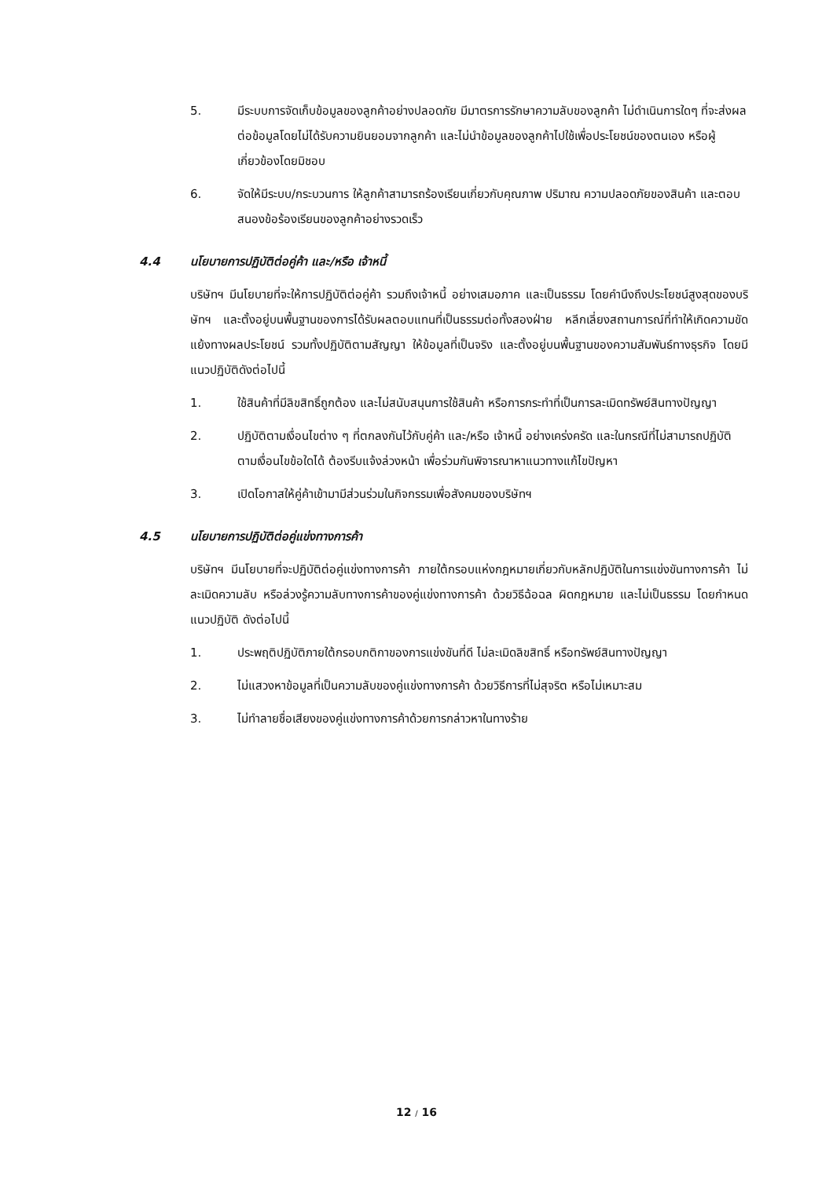5. มีระบบการจัดเก็บข้อมูลของลูกค้าอย่างปลอดภัย มีมาตรการรักษาความลับของลูกค้า ไม่ดำเนินการใดๆ ที่จะส่งผลต่อข้อมูลโดยไม่ได้รับความยินยอมจากลูกค้า และไม่นำข้อมูลของลูกค้าไปใช้เพื่อประโยชน์ของตนเอง หรือผู้เกี่ยวข้องโดยมิชอบ
6. จัดให้มีระบบ/กระบวนการ ให้ลูกค้าสามารถร้องเรียนเกี่ยวกับคุณภาพ ปริมาณ ความปลอดภัยของสินค้า และตอบสนองข้อร้องเรียนของลูกค้าอย่างรวดเร็ว
4.4 นโยบายการปฏิบัติต่อคู่ค้า และ/หรือ เจ้าหนี้
บริษัทฯ มีนโยบายที่จะให้การปฏิบัติต่อคู่ค้า รวมถึงเจ้าหนี้ อย่างเสมอภาค และเป็นธรรม โดยคำนึงถึงประโยชน์สูงสุดของบริษัทฯ และตั้งอยู่บนพื้นฐานของการได้รับผลตอบแทนที่เป็นธรรมต่อทั้งสองฝ่าย หลีกเลี่ยงสถานการณ์ที่ทำให้เกิดความขัดแย้งทางผลประโยชน์ รวมทั้งปฏิบัติตามสัญญา ให้ข้อมูลที่เป็นจริง และตั้งอยู่บนพื้นฐานของความสัมพันธ์ทางธุรกิจ โดยมีแนวปฏิบัติดังต่อไปนี้
1. ใช้สินค้าที่มีลิขสิทธิ์ถูกต้อง และไม่สนับสนุนการใช้สินค้า หรือการกระทำที่เป็นการละเมิดทรัพย์สินทางปัญญา
2. ปฏิบัติตามเงื่อนไขต่าง ๆ ที่ตกลงกันไว้กับคู่ค้า และ/หรือ เจ้าหนี้ อย่างเคร่งครัด และในกรณีที่ไม่สามารถปฏิบัติตามเงื่อนไขข้อใดได้ ต้องรีบแจ้งล่วงหน้า เพื่อร่วมกันพิจารณาหาแนวทางแก้ไขปัญหา
3. เปิดโอกาสให้คู่ค้าเข้ามามีส่วนร่วมในกิจกรรมเพื่อสังคมของบริษัทฯ
4.5 นโยบายการปฏิบัติต่อคู่แข่งทางการค้า
บริษัทฯ มีนโยบายที่จะปฏิบัติต่อคู่แข่งทางการค้า ภายใต้กรอบแห่งกฎหมายเกี่ยวกับหลักปฏิบัติในการแข่งขันทางการค้า ไม่ละเมิดความลับ หรือล่วงรู้ความลับทางการค้าของคู่แข่งทางการค้า ด้วยวิธีฉ้อฉล ผิดกฎหมาย และไม่เป็นธรรม โดยกำหนดแนวปฏิบัติ ดังต่อไปนี้
1. ประพฤติปฏิบัติภายใต้กรอบกติกาของการแข่งขันที่ดี ไม่ละเมิดลิขสิทธิ์ หรือทรัพย์สินทางปัญญา
2. ไม่แสวงหาข้อมูลที่เป็นความลับของคู่แข่งทางการค้า ด้วยวิธีการที่ไม่สุจริต หรือไม่เหมาะสม
3. ไม่ทำลายชื่อเสียงของคู่แข่งทางการค้าด้วยการกล่าวหาในทางร้าย
12 / 16